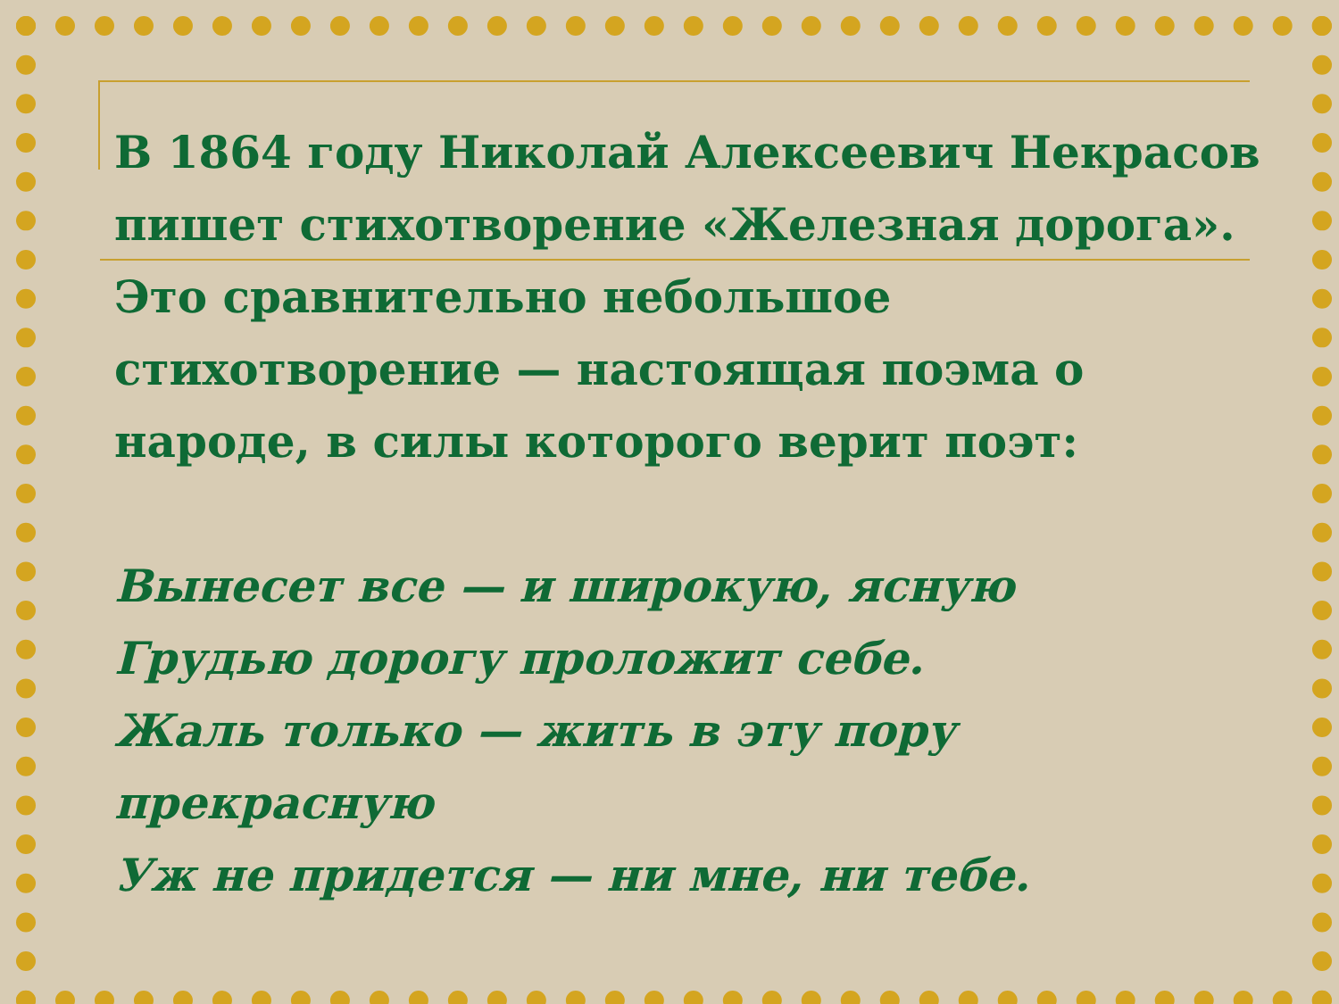В 1864 году Николай Алексеевич Некрасов пишет стихотворение «Железная дорога». Это сравнительно небольшое стихотворение — настоящая поэма о народе, в силы которого верит поэт:
Вынесет все — и широкую, ясную
Грудью дорогу проложит себе.
Жаль только — жить в эту пору прекрасную
Уж не придется — ни мне, ни тебе.